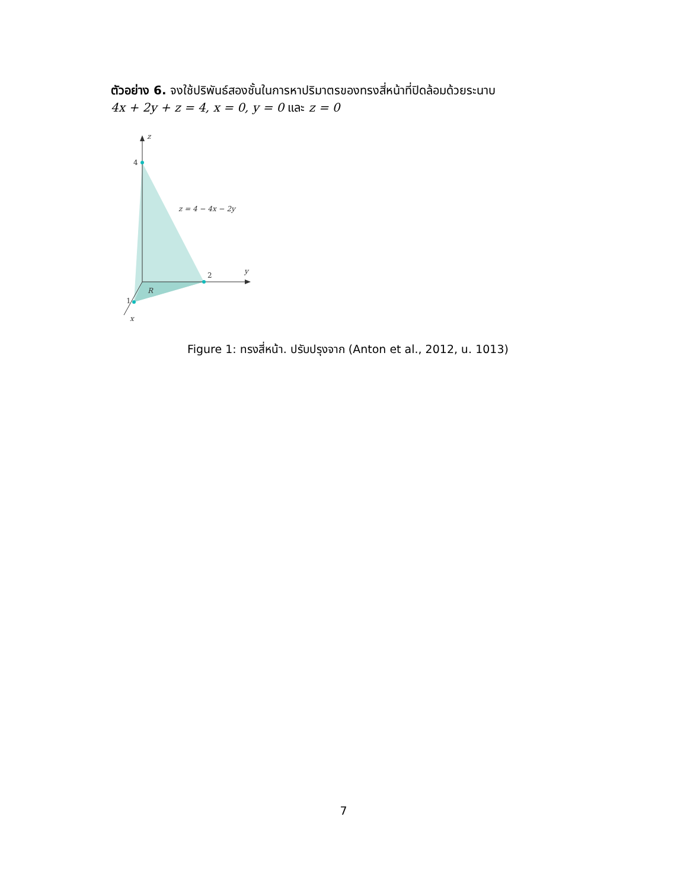ตัวอย่าง 6. จงใช้ปริพันธ์สองชั้นในการหาปริมาตรของทรงสี่หน้าที่ปิดล้อมด้วยระนาบ
4x + 2y + z = 4, x = 0, y = 0 และ z = 0
z
4
z = 4 − 4x − 2y
2
y
R
1
x
Figure 1: ทรงสี่หน้า. ปรับปรุงจาก (Anton et al., 2012, น. 1013)
7